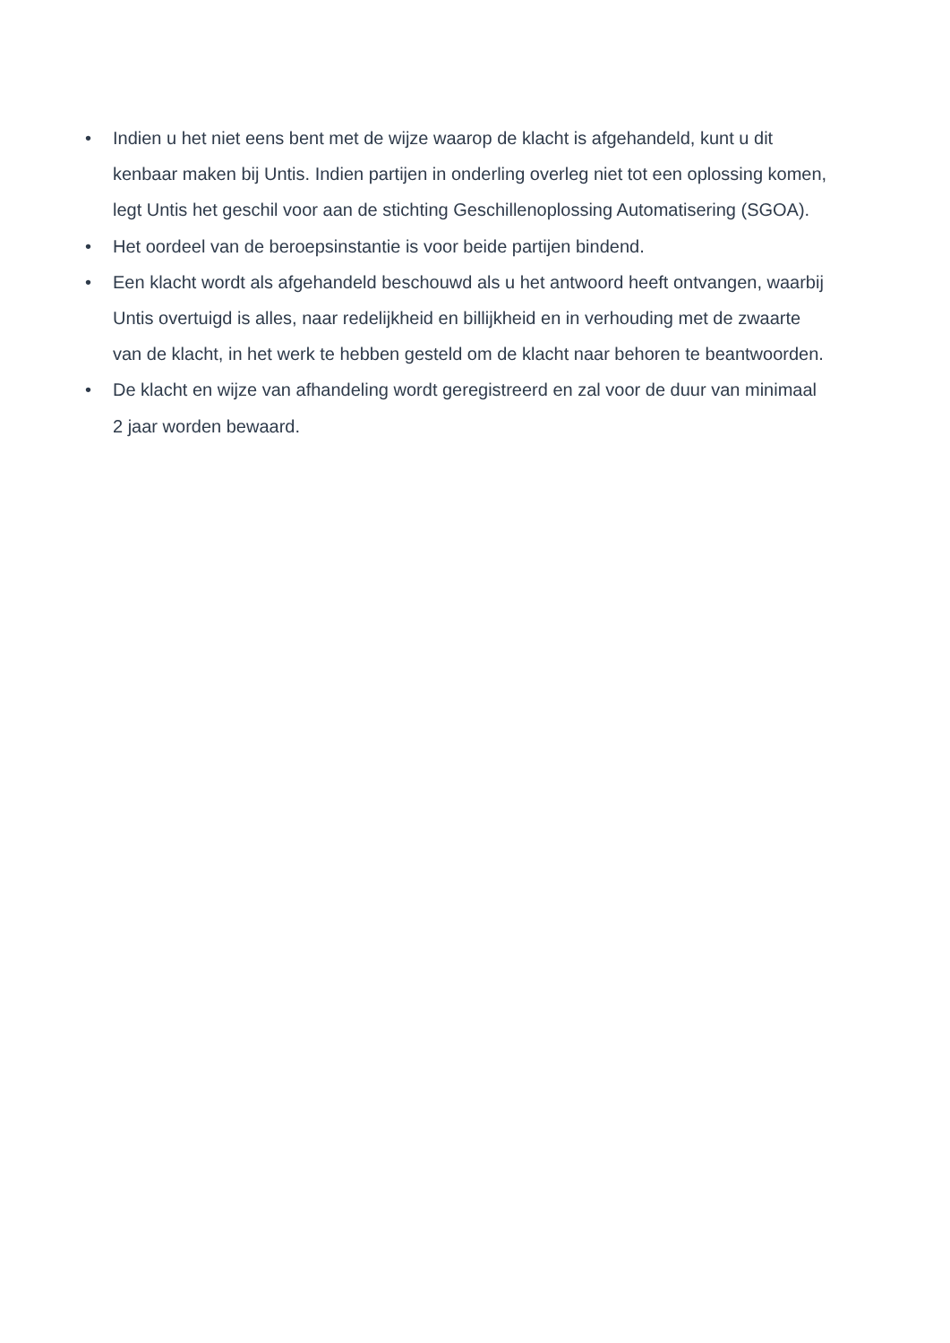• Indien u het niet eens bent met de wijze waarop de klacht is afgehandeld, kunt u dit kenbaar maken bij Untis. Indien partijen in onderling overleg niet tot een oplossing komen, legt Untis het geschil voor aan de stichting Geschillenoplossing Automatisering (SGOA).
• Het oordeel van de beroepsinstantie is voor beide partijen bindend.
• Een klacht wordt als afgehandeld beschouwd als u het antwoord heeft ontvangen, waarbij Untis overtuigd is alles, naar redelijkheid en billijkheid en in verhouding met de zwaarte van de klacht, in het werk te hebben gesteld om de klacht naar behoren te beantwoorden.
• De klacht en wijze van afhandeling wordt geregistreerd en zal voor de duur van minimaal 2 jaar worden bewaard.